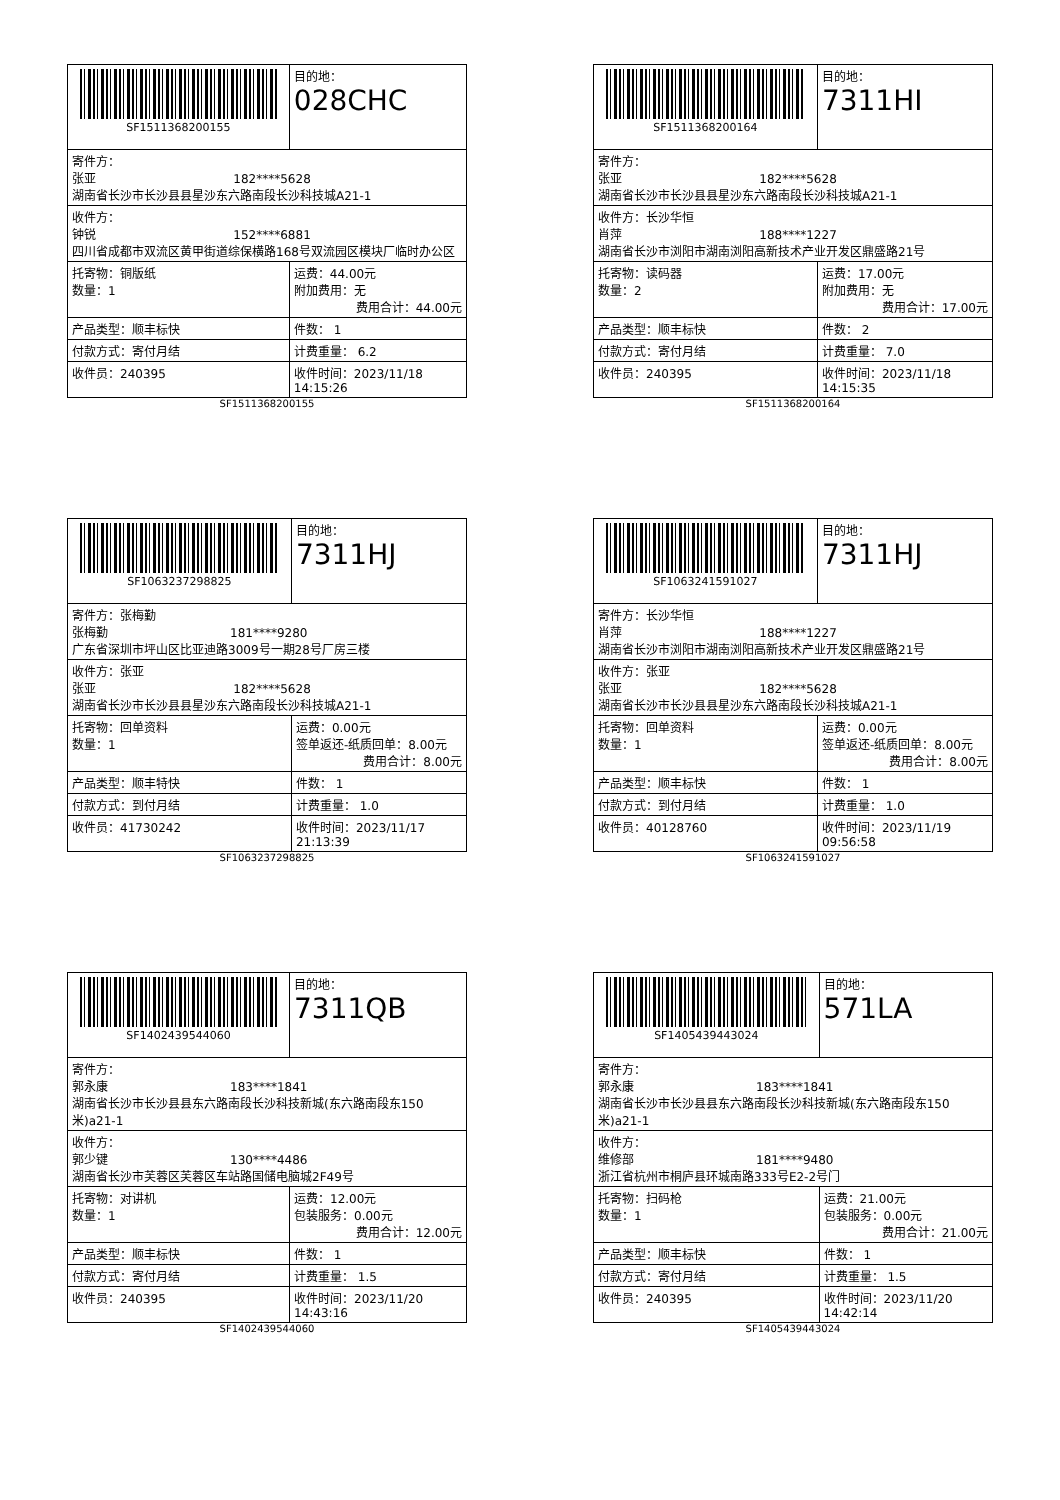| SF1511368200155 | | 目的地： 028CHC |
| 寄件方： 张亚 182****5628 湖南省长沙市长沙县县星沙东六路南段长沙科技城A21-1 | | |
| 收件方： 钟锐 152****6881 四川省成都市双流区黄甲街道综保横路168号双流园区模块厂临时办公区 | | |
| 托寄物：铜版纸 数量：1 | 运费：44.00元 附加费用：无 费用合计：44.00元 | |
| 产品类型：顺丰标快 | 件数： 1 | |
| 付款方式：寄付月结 | 计费重量： 6.2 | |
| 收件员：240395 | 收件时间：2023/11/18 14:15:26 | |
SF1511368200155
| SF1511368200164 | | 目的地： 7311HI |
| 寄件方： 张亚 182****5628 湖南省长沙市长沙县县星沙东六路南段长沙科技城A21-1 | | |
| 收件方：长沙华恒 肖萍 188****1227 湖南省长沙市浏阳市湖南浏阳高新技术产业开发区鼎盛路21号 | | |
| 托寄物：读码器 数量：2 | 运费：17.00元 附加费用：无 费用合计：17.00元 | |
| 产品类型：顺丰标快 | 件数： 2 | |
| 付款方式：寄付月结 | 计费重量： 7.0 | |
| 收件员：240395 | 收件时间：2023/11/18 14:15:35 | |
SF1511368200164
| SF1063237298825 | | 目的地： 7311HJ |
| 寄件方：张梅勤 张梅勤 181****9280 广东省深圳市坪山区比亚迪路3009号一期28号厂房三楼 | | |
| 收件方：张亚 张亚 182****5628 湖南省长沙市长沙县县星沙东六路南段长沙科技城A21-1 | | |
| 托寄物：回单资料 数量：1 | 运费：0.00元 签单返还-纸质回单：8.00元 费用合计：8.00元 | |
| 产品类型：顺丰特快 | 件数： 1 | |
| 付款方式：到付月结 | 计费重量： 1.0 | |
| 收件员：41730242 | 收件时间：2023/11/17 21:13:39 | |
SF1063237298825
| SF1063241591027 | | 目的地： 7311HJ |
| 寄件方：长沙华恒 肖萍 188****1227 湖南省长沙市浏阳市湖南浏阳高新技术产业开发区鼎盛路21号 | | |
| 收件方：张亚 张亚 182****5628 湖南省长沙市长沙县县星沙东六路南段长沙科技城A21-1 | | |
| 托寄物：回单资料 数量：1 | 运费：0.00元 签单返还-纸质回单：8.00元 费用合计：8.00元 | |
| 产品类型：顺丰标快 | 件数： 1 | |
| 付款方式：到付月结 | 计费重量： 1.0 | |
| 收件员：40128760 | 收件时间：2023/11/19 09:56:58 | |
SF1063241591027
| SF1402439544060 | | 目的地： 7311QB |
| 寄件方： 郭永康 183****1841 湖南省长沙市长沙县县东六路南段长沙科技新城(东六路南段东150米)a21-1 | | |
| 收件方： 郭少键 130****4486 湖南省长沙市芙蓉区芙蓉区车站路国储电脑城2F49号 | | |
| 托寄物：对讲机 数量：1 | 运费：12.00元 包装服务：0.00元 费用合计：12.00元 | |
| 产品类型：顺丰标快 | 件数： 1 | |
| 付款方式：寄付月结 | 计费重量： 1.5 | |
| 收件员：240395 | 收件时间：2023/11/20 14:43:16 | |
SF1402439544060
| SF1405439443024 | | 目的地： 571LA |
| 寄件方： 郭永康 183****1841 湖南省长沙市长沙县县东六路南段长沙科技新城(东六路南段东150米)a21-1 | | |
| 收件方： 维修部 181****9480 浙江省杭州市桐庐县环城南路333号E2-2号门 | | |
| 托寄物：扫码枪 数量：1 | 运费：21.00元 包装服务：0.00元 费用合计：21.00元 | |
| 产品类型：顺丰标快 | 件数： 1 | |
| 付款方式：寄付月结 | 计费重量： 1.5 | |
| 收件员：240395 | 收件时间：2023/11/20 14:42:14 | |
SF1405439443024